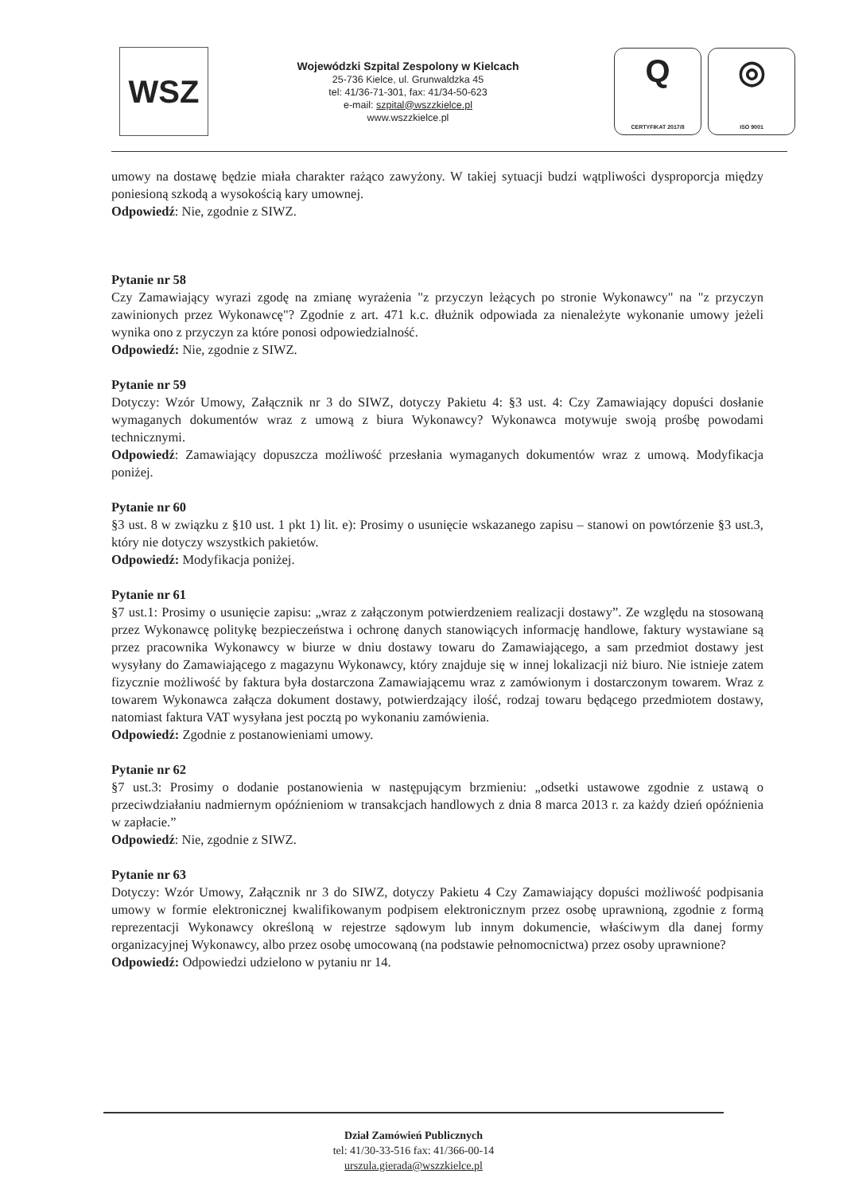WSZ
Wojewódzki Szpital Zespolony w Kielcach
25-736 Kielce, ul. Grunwaldzka 45
tel: 41/36-71-301, fax: 41/34-50-623
e-mail: szpital@wszzkielce.pl
www.wszzkielce.pl
Q
CERTYFIKAT 2017/8
◎
ISO 9001
umowy na dostawę będzie miała charakter rażąco zawyżony. W takiej sytuacji budzi wątpliwości dysproporcja między poniesioną szkodą a wysokością kary umownej.
Odpowiedź: Nie, zgodnie z SIWZ.
Pytanie nr 58
Czy Zamawiający wyrazi zgodę na zmianę wyrażenia "z przyczyn leżących po stronie Wykonawcy" na "z przyczyn zawinionych przez Wykonawcę"? Zgodnie z art. 471 k.c. dłużnik odpowiada za nienależyte wykonanie umowy jeżeli wynika ono z przyczyn za które ponosi odpowiedzialność.
Odpowiedź: Nie, zgodnie z SIWZ.
Pytanie nr 59
Dotyczy: Wzór Umowy, Załącznik nr 3 do SIWZ, dotyczy Pakietu 4: §3 ust. 4: Czy Zamawiający dopuści dosłanie wymaganych dokumentów wraz z umową z biura Wykonawcy? Wykonawca motywuje swoją prośbę powodami technicznymi.
Odpowiedź: Zamawiający dopuszcza możliwość przesłania wymaganych dokumentów wraz z umową. Modyfikacja poniżej.
Pytanie nr 60
§3 ust. 8 w związku z §10 ust. 1 pkt 1) lit. e): Prosimy o usunięcie wskazanego zapisu – stanowi on powtórzenie §3 ust.3, który nie dotyczy wszystkich pakietów.
Odpowiedź: Modyfikacja poniżej.
Pytanie nr 61
§7 ust.1: Prosimy o usunięcie zapisu: „wraz z załączonym potwierdzeniem realizacji dostawy”. Ze względu na stosowaną przez Wykonawcę politykę bezpieczeństwa i ochronę danych stanowiących informację handlowe, faktury wystawiane są przez pracownika Wykonawcy w biurze w dniu dostawy towaru do Zamawiającego, a sam przedmiot dostawy jest wysyłany do Zamawiającego z magazynu Wykonawcy, który znajduje się w innej lokalizacji niż biuro. Nie istnieje zatem fizycznie możliwość by faktura była dostarczona Zamawiającemu wraz z zamówionym i dostarczonym towarem. Wraz z towarem Wykonawca załącza dokument dostawy, potwierdzający ilość, rodzaj towaru będącego przedmiotem dostawy, natomiast faktura VAT wysyłana jest pocztą po wykonaniu zamówienia.
Odpowiedź: Zgodnie z postanowieniami umowy.
Pytanie nr 62
§7 ust.3: Prosimy o dodanie postanowienia w następującym brzmieniu: „odsetki ustawowe zgodnie z ustawą o przeciwdziałaniu nadmiernym opóźnieniom w transakcjach handlowych z dnia 8 marca 2013 r. za każdy dzień opóźnienia w zapłacie.”
Odpowiedź: Nie, zgodnie z SIWZ.
Pytanie nr 63
Dotyczy: Wzór Umowy, Załącznik nr 3 do SIWZ, dotyczy Pakietu 4 Czy Zamawiający dopuści możliwość podpisania umowy w formie elektronicznej kwalifikowanym podpisem elektronicznym przez osobę uprawnioną, zgodnie z formą reprezentacji Wykonawcy określoną w rejestrze sądowym lub innym dokumencie, właściwym dla danej formy organizacyjnej Wykonawcy, albo przez osobę umocowaną (na podstawie pełnomocnictwa) przez osoby uprawnione?
Odpowiedź: Odpowiedzi udzielono w pytaniu nr 14.
Dział Zamówień Publicznych
tel: 41/30-33-516 fax: 41/366-00-14
urszula.gierada@wszzkielce.pl